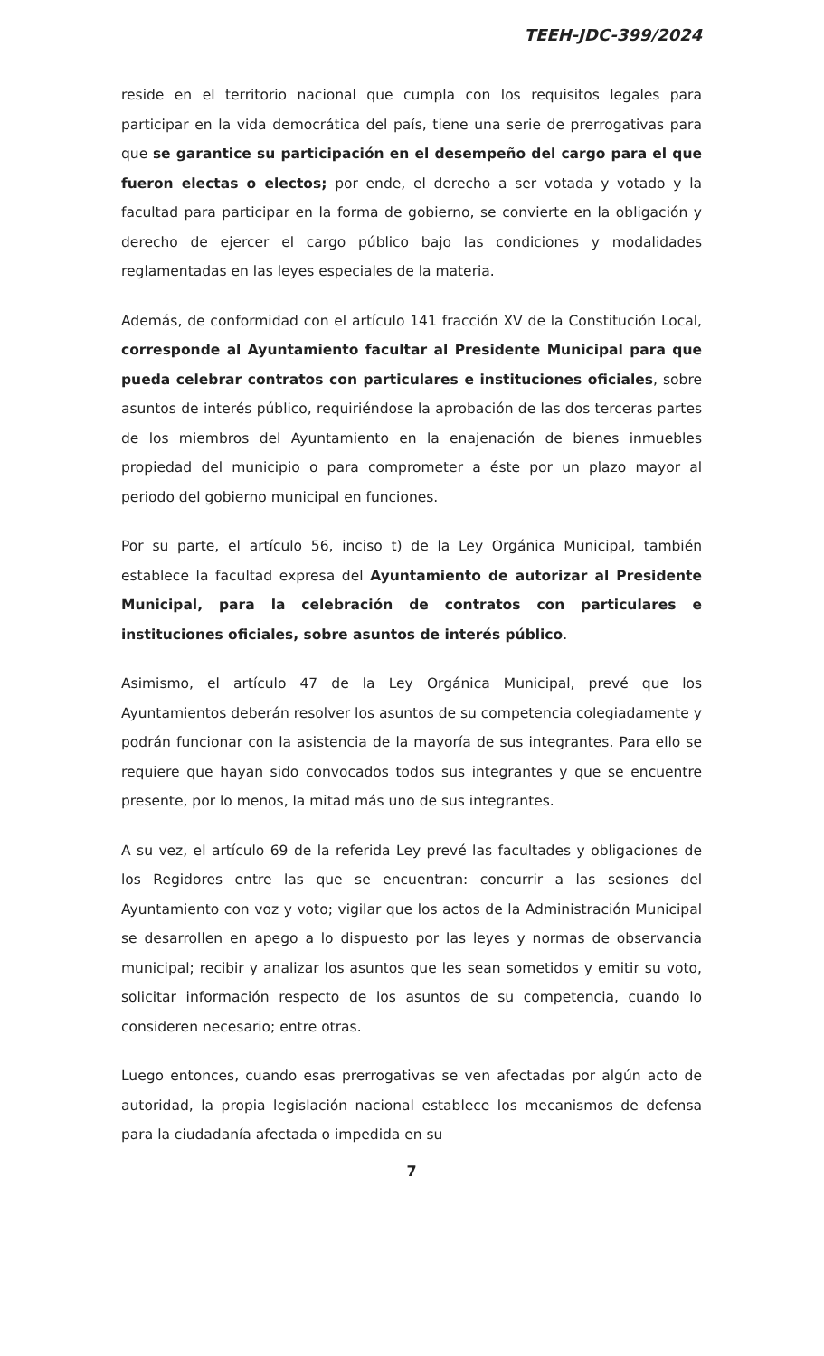TEEH-JDC-399/2024
reside en el territorio nacional que cumpla con los requisitos legales para participar en la vida democrática del país, tiene una serie de prerrogativas para que se garantice su participación en el desempeño del cargo para el que fueron electas o electos; por ende, el derecho a ser votada y votado y la facultad para participar en la forma de gobierno, se convierte en la obligación y derecho de ejercer el cargo público bajo las condiciones y modalidades reglamentadas en las leyes especiales de la materia.
Además, de conformidad con el artículo 141 fracción XV de la Constitución Local, corresponde al Ayuntamiento facultar al Presidente Municipal para que pueda celebrar contratos con particulares e instituciones oficiales, sobre asuntos de interés público, requiriéndose la aprobación de las dos terceras partes de los miembros del Ayuntamiento en la enajenación de bienes inmuebles propiedad del municipio o para comprometer a éste por un plazo mayor al periodo del gobierno municipal en funciones.
Por su parte, el artículo 56, inciso t) de la Ley Orgánica Municipal, también establece la facultad expresa del Ayuntamiento de autorizar al Presidente Municipal, para la celebración de contratos con particulares e instituciones oficiales, sobre asuntos de interés público.
Asimismo, el artículo 47 de la Ley Orgánica Municipal, prevé que los Ayuntamientos deberán resolver los asuntos de su competencia colegiadamente y podrán funcionar con la asistencia de la mayoría de sus integrantes. Para ello se requiere que hayan sido convocados todos sus integrantes y que se encuentre presente, por lo menos, la mitad más uno de sus integrantes.
A su vez, el artículo 69 de la referida Ley prevé las facultades y obligaciones de los Regidores entre las que se encuentran: concurrir a las sesiones del Ayuntamiento con voz y voto; vigilar que los actos de la Administración Municipal se desarrollen en apego a lo dispuesto por las leyes y normas de observancia municipal; recibir y analizar los asuntos que les sean sometidos y emitir su voto, solicitar información respecto de los asuntos de su competencia, cuando lo consideren necesario; entre otras.
Luego entonces, cuando esas prerrogativas se ven afectadas por algún acto de autoridad, la propia legislación nacional establece los mecanismos de defensa para la ciudadanía afectada o impedida en su
7